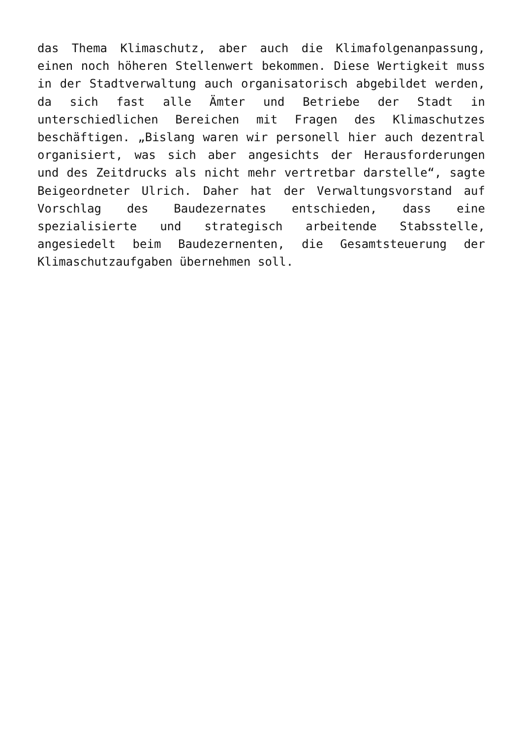das Thema Klimaschutz, aber auch die Klimafolgenanpassung,
einen noch höheren Stellenwert bekommen. Diese Wertigkeit muss
in der Stadtverwaltung auch organisatorisch abgebildet werden,
da sich fast alle Ämter und Betriebe der Stadt in
unterschiedlichen Bereichen mit Fragen des Klimaschutzes
beschäftigen. „Bislang waren wir personell hier auch dezentral
organisiert, was sich aber angesichts der Herausforderungen
und des Zeitdrucks als nicht mehr vertretbar darstelle“, sagte
Beigeordneter Ulrich. Daher hat der Verwaltungsvorstand auf
Vorschlag des Baudezernates entschieden, dass eine
spezialisierte und strategisch arbeitende Stabsstelle,
angesiedelt beim Baudezernenten, die Gesamtsteuerung der
Klimaschutzaufgaben übernehmen soll.